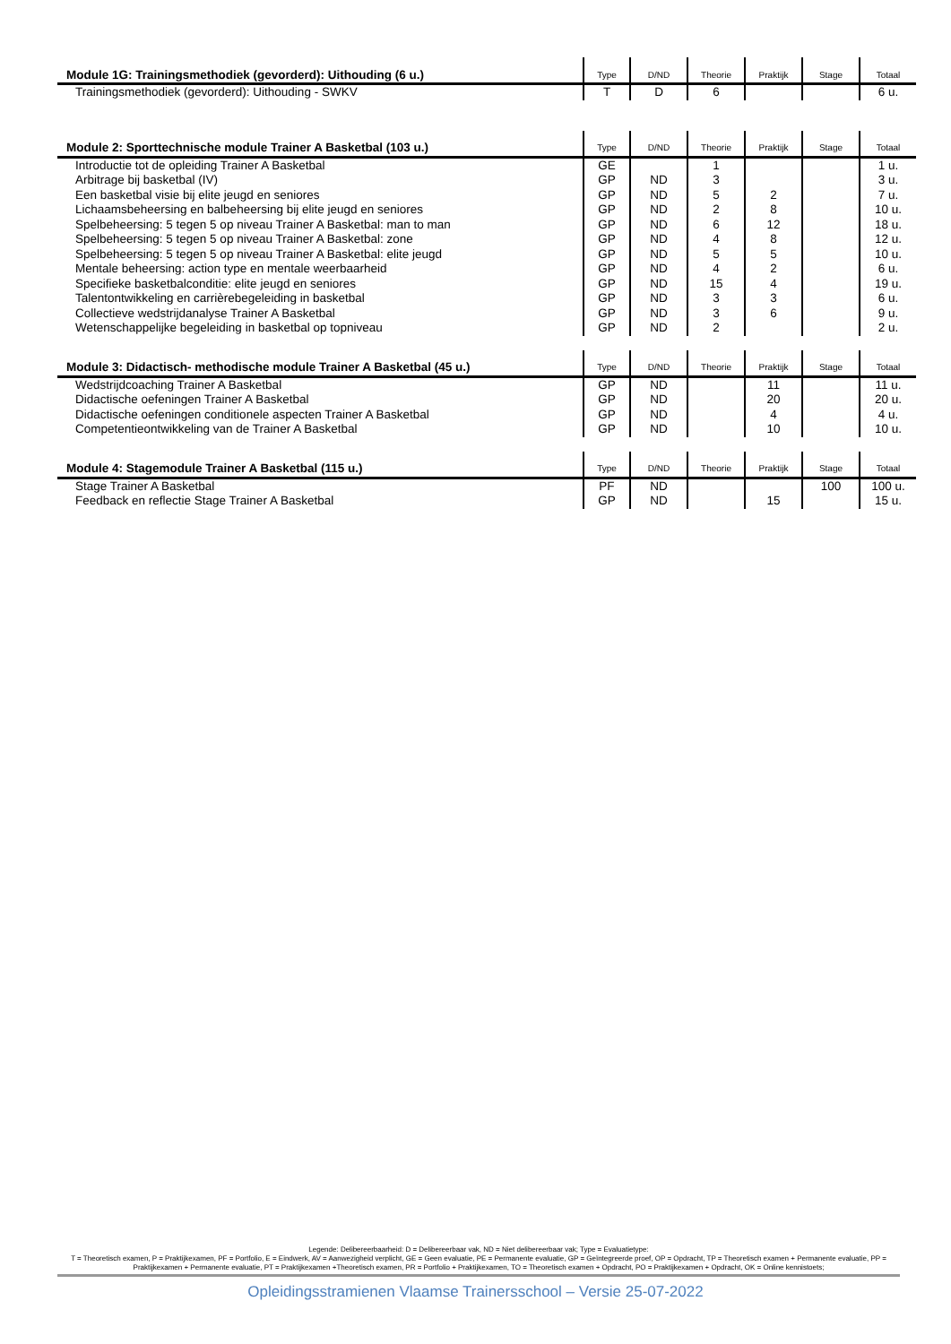| Module 1G: Trainingsmethodiek (gevorderd): Uithouding (6 u.) | Type | D/ND | Theorie | Praktijk | Stage | Totaal |
| --- | --- | --- | --- | --- | --- | --- |
| Trainingsmethodiek (gevorderd): Uithouding - SWKV | T | D | 6 | | | 6 u. |
| Module 2: Sporttechnische module Trainer A Basketbal (103 u.) | Type | D/ND | Theorie | Praktijk | Stage | Totaal |
| --- | --- | --- | --- | --- | --- | --- |
| Introductie tot de opleiding Trainer A Basketbal | GE | | 1 | | | 1 u. |
| Arbitrage bij basketbal (IV) | GP | ND | 3 | | | 3 u. |
| Een basketbal visie bij elite jeugd en seniores | GP | ND | 5 | 2 | | 7 u. |
| Lichaamsbeheersing en balbeheersing bij elite jeugd en seniores | GP | ND | 2 | 8 | | 10 u. |
| Spelbeheersing: 5 tegen 5 op niveau Trainer A Basketbal: man to man | GP | ND | 6 | 12 | | 18 u. |
| Spelbeheersing: 5 tegen 5 op niveau Trainer A Basketbal: zone | GP | ND | 4 | 8 | | 12 u. |
| Spelbeheersing: 5 tegen 5 op niveau Trainer A Basketbal: elite jeugd | GP | ND | 5 | 5 | | 10 u. |
| Mentale beheersing: action type en mentale weerbaarheid | GP | ND | 4 | 2 | | 6 u. |
| Specifieke basketbalconditie: elite jeugd en seniores | GP | ND | 15 | 4 | | 19 u. |
| Talentontwikkeling en carrièrebegeleiding in basketbal | GP | ND | 3 | 3 | | 6 u. |
| Collectieve wedstrijdanalyse Trainer A Basketbal | GP | ND | 3 | 6 | | 9 u. |
| Wetenschappelijke begeleiding in basketbal op topniveau | GP | ND | 2 | | | 2 u. |
| Module 3: Didactisch- methodische module Trainer A Basketbal (45 u.) | Type | D/ND | Theorie | Praktijk | Stage | Totaal |
| --- | --- | --- | --- | --- | --- | --- |
| Wedstrijdcoaching Trainer A Basketbal | GP | ND | | 11 | | 11 u. |
| Didactische oefeningen Trainer A Basketbal | GP | ND | | 20 | | 20 u. |
| Didactische oefeningen conditionele aspecten Trainer A Basketbal | GP | ND | | 4 | | 4 u. |
| Competentieontwikkeling van de Trainer A Basketbal | GP | ND | | 10 | | 10 u. |
| Module 4: Stagemodule Trainer A Basketbal (115 u.) | Type | D/ND | Theorie | Praktijk | Stage | Totaal |
| --- | --- | --- | --- | --- | --- | --- |
| Stage Trainer A Basketbal | PF | ND | | | 100 | 100 u. |
| Feedback en reflectie Stage Trainer A Basketbal | GP | ND | | 15 | | 15 u. |
Legende: Delibereerbaarheid: D = Delibereerbaar vak, ND = Niet delibereerbaar vak; Type = Evaluatietype:
T = Theoretisch examen, P = Praktijkexamen, PF = Portfolio, E = Eindwerk, AV = Aanwezigheid verplicht, GE = Geen evaluatie, PE = Permanente evaluatie, GP = Geïntegreerde proef, OP = Opdracht, TP = Theoretisch examen + Permanente evaluatie, PP = Praktijkexamen + Permanente evaluatie, PT = Praktijkexamen +Theoretisch examen, PR = Portfolio + Praktijkexamen, TO = Theoretisch examen + Opdracht, PO = Praktijkexamen + Opdracht, OK = Online kennistoets;
Opleidingsstramienen Vlaamse Trainersschool – Versie 25-07-2022